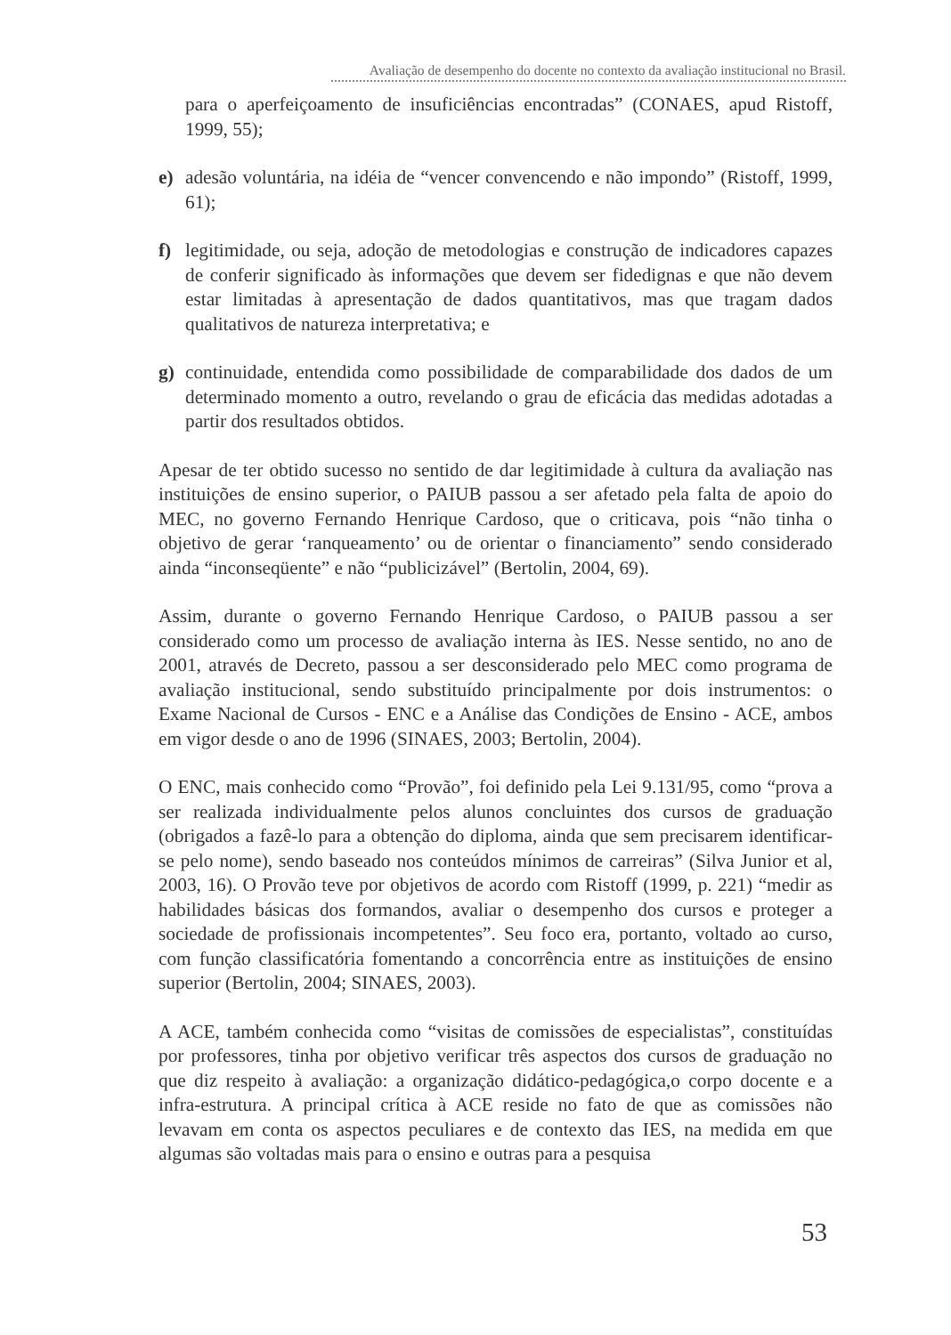Avaliação de desempenho do docente no contexto da avaliação institucional no Brasil.
para o aperfeiçoamento de insuficiências encontradas” (CONAES, apud Ristoff, 1999, 55);
e) adesão voluntária, na idéia de “vencer convencendo e não impondo” (Ristoff, 1999, 61);
f) legitimidade, ou seja, adoção de metodologias e construção de indicadores capazes de conferir significado às informações que devem ser fidedignas e que não devem estar limitadas à apresentação de dados quantitativos, mas que tragam dados qualitativos de natureza interpretativa; e
g) continuidade, entendida como possibilidade de comparabilidade dos dados de um determinado momento a outro, revelando o grau de eficácia das medidas adotadas a partir dos resultados obtidos.
Apesar de ter obtido sucesso no sentido de dar legitimidade à cultura da avaliação nas instituições de ensino superior, o PAIUB passou a ser afetado pela falta de apoio do MEC, no governo Fernando Henrique Cardoso, que o criticava, pois “não tinha o objetivo de gerar ‘ranqueamento’ ou de orientar o financiamento” sendo considerado ainda “inconseqüente” e não “publicizável” (Bertolin, 2004, 69).
Assim, durante o governo Fernando Henrique Cardoso, o PAIUB passou a ser considerado como um processo de avaliação interna às IES. Nesse sentido, no ano de 2001, através de Decreto, passou a ser desconsiderado pelo MEC como programa de avaliação institucional, sendo substituído principalmente por dois instrumentos: o Exame Nacional de Cursos - ENC e a Análise das Condições de Ensino - ACE, ambos em vigor desde o ano de 1996 (SINAES, 2003; Bertolin, 2004).
O ENC, mais conhecido como “Provão”, foi definido pela Lei 9.131/95, como “prova a ser realizada individualmente pelos alunos concluintes dos cursos de graduação (obrigados a fazê-lo para a obtenção do diploma, ainda que sem precisarem identificar-se pelo nome), sendo baseado nos conteúdos mínimos de carreiras” (Silva Junior et al, 2003, 16). O Provão teve por objetivos de acordo com Ristoff (1999, p. 221) “medir as habilidades básicas dos formandos, avaliar o desempenho dos cursos e proteger a sociedade de profissionais incompetentes”. Seu foco era, portanto, voltado ao curso, com função classificatória fomentando a concorrência entre as instituições de ensino superior (Bertolin, 2004; SINAES, 2003).
A ACE, também conhecida como “visitas de comissões de especialistas”, constituídas por professores, tinha por objetivo verificar três aspectos dos cursos de graduação no que diz respeito à avaliação: a organização didático-pedagógica,o corpo docente e a infra-estrutura. A principal crítica à ACE reside no fato de que as comissões não levavam em conta os aspectos peculiares e de contexto das IES, na medida em que algumas são voltadas mais para o ensino e outras para a pesquisa
53